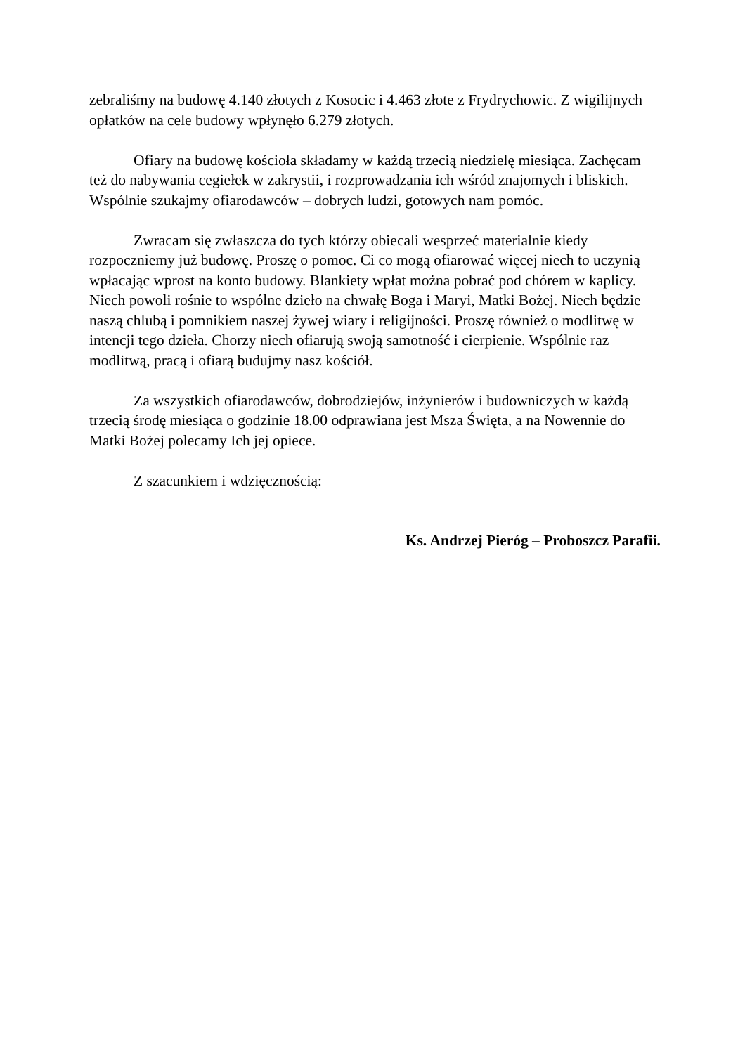zebraliśmy na budowę 4.140 złotych z Kosocic i 4.463 złote z Frydrychowic. Z wigilijnych opłatków na cele budowy wpłynęło 6.279 złotych.
Ofiary na budowę kościoła składamy w każdą trzecią niedzielę miesiąca. Zachęcam też do nabywania cegiełek w zakrystii, i rozprowadzania ich wśród znajomych i bliskich. Wspólnie szukajmy ofiarodawców – dobrych ludzi, gotowych nam pomóc.
Zwracam się zwłaszcza do tych którzy obiecali wesprzeć materialnie kiedy rozpoczniemy już budowę. Proszę o pomoc. Ci co mogą ofiarować więcej niech to uczynią wpłacając wprost na konto budowy. Blankiety wpłat można pobrać pod chórem w kaplicy. Niech powoli rośnie to wspólne dzieło na chwałę Boga i Maryi, Matki Bożej. Niech będzie naszą chlubą i pomnikiem naszej żywej wiary i religijności. Proszę również o modlitwę w intencji tego dzieła. Chorzy niech ofiarują swoją samotność i cierpienie. Wspólnie raz modlitwą, pracą i ofiarą budujmy nasz kościół.
Za wszystkich ofiarodawców, dobrodziejów, inżynierów i budowniczych w każdą trzecią środę miesiąca o godzinie 18.00 odprawiana jest Msza Święta, a na Nowennie do Matki Bożej polecamy Ich jej opiece.
Z szacunkiem i wdzięcznością:
Ks. Andrzej Pieróg – Proboszcz Parafii.